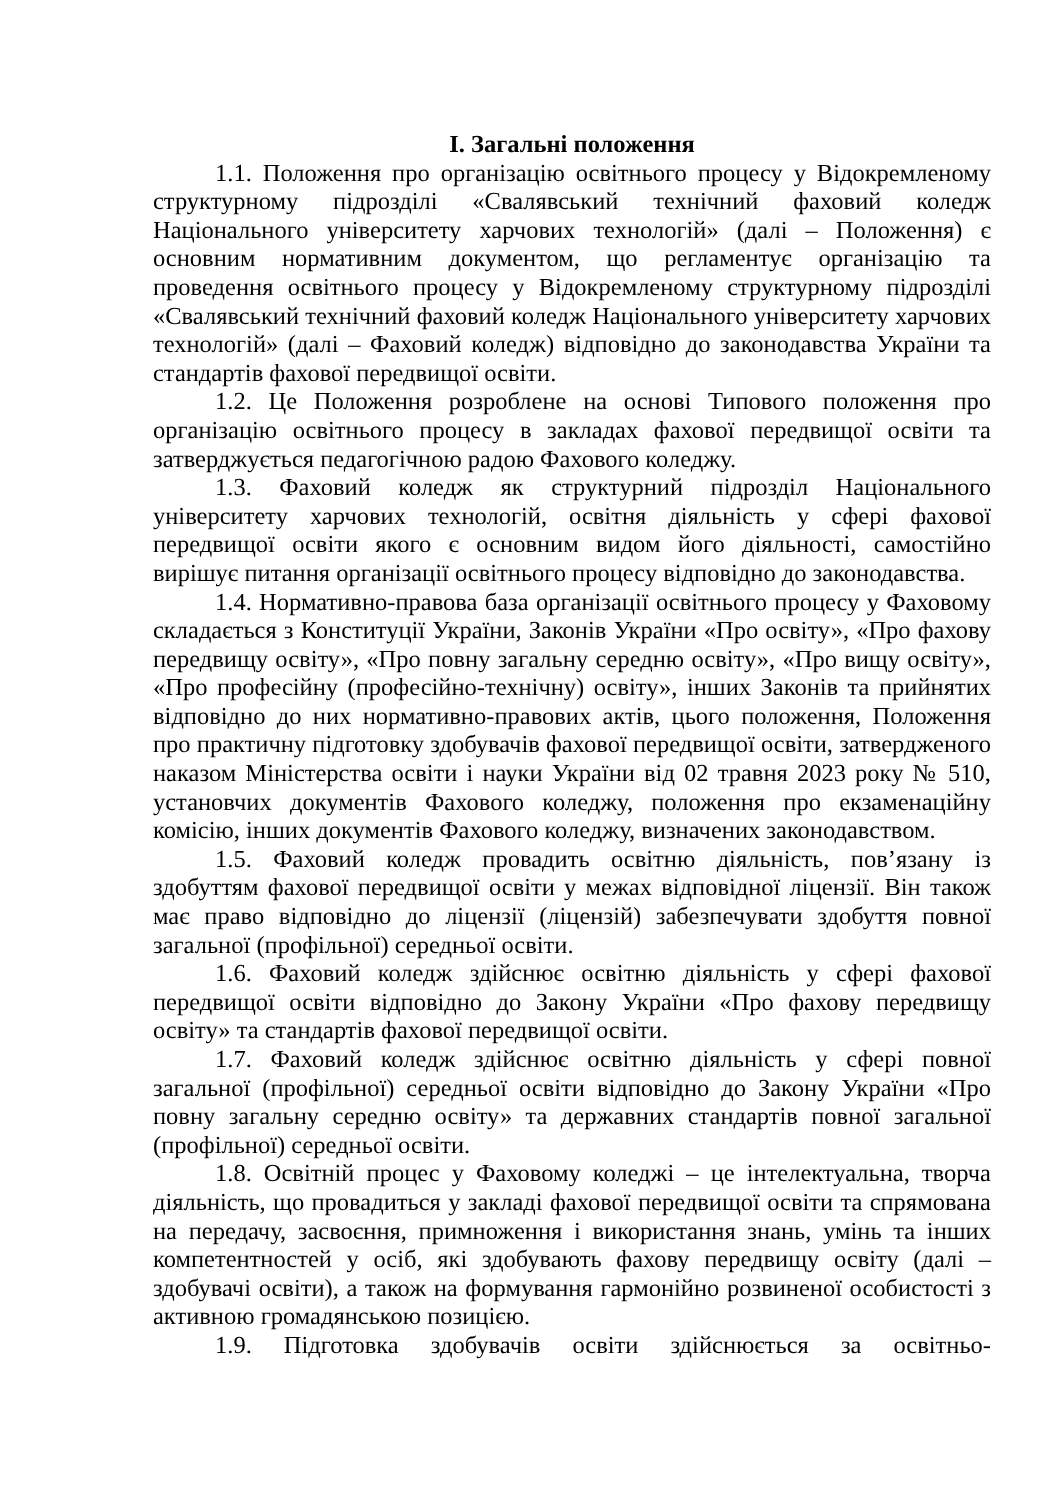І. Загальні положення
1.1. Положення про організацію освітнього процесу у Відокремленому структурному підрозділі «Свалявський технічний фаховий коледж Національного університету харчових технологій» (далі – Положення) є основним нормативним документом, що регламентує організацію та проведення освітнього процесу у Відокремленому структурному підрозділі «Свалявський технічний фаховий коледж Національного університету харчових технологій» (далі – Фаховий коледж) відповідно до законодавства України та стандартів фахової передвищої освіти.
1.2. Це Положення розроблене на основі Типового положення про організацію освітнього процесу в закладах фахової передвищої освіти та затверджується педагогічною радою Фахового коледжу.
1.3. Фаховий коледж як структурний підрозділ Національного університету харчових технологій, освітня діяльність у сфері фахової передвищої освіти якого є основним видом його діяльності, самостійно вирішує питання організації освітнього процесу відповідно до законодавства.
1.4. Нормативно-правова база організації освітнього процесу у Фаховому складається з Конституції України, Законів України «Про освіту», «Про фахову передвищу освіту», «Про повну загальну середню освіту», «Про вищу освіту», «Про професійну (професійно-технічну) освіту», інших Законів та прийнятих відповідно до них нормативно-правових актів, цього положення, Положення про практичну підготовку здобувачів фахової передвищої освіти, затвердженого наказом Міністерства освіти і науки України від 02 травня 2023 року № 510, установчих документів Фахового коледжу, положення про екзаменаційну комісію, інших документів Фахового коледжу, визначених законодавством.
1.5. Фаховий коледж провадить освітню діяльність, пов’язану із здобуттям фахової передвищої освіти у межах відповідної ліцензії. Він також має право відповідно до ліцензії (ліцензій) забезпечувати здобуття повної загальної (профільної) середньої освіти.
1.6. Фаховий коледж здійснює освітню діяльність у сфері фахової передвищої освіти відповідно до Закону України «Про фахову передвищу освіту» та стандартів фахової передвищої освіти.
1.7. Фаховий коледж здійснює освітню діяльність у сфері повної загальної (профільної) середньої освіти відповідно до Закону України «Про повну загальну середню освіту» та державних стандартів повної загальної (профільної) середньої освіти.
1.8. Освітній процес у Фаховому коледжі – це інтелектуальна, творча діяльність, що провадиться у закладі фахової передвищої освіти та спрямована на передачу, засвоєння, примноження і використання знань, умінь та інших компетентностей у осіб, які здобувають фахову передвищу освіту (далі – здобувачі освіти), а також на формування гармонійно розвиненої особистості з активною громадянською позицією.
1.9. Підготовка здобувачів освіти здійснюється за освітньо-